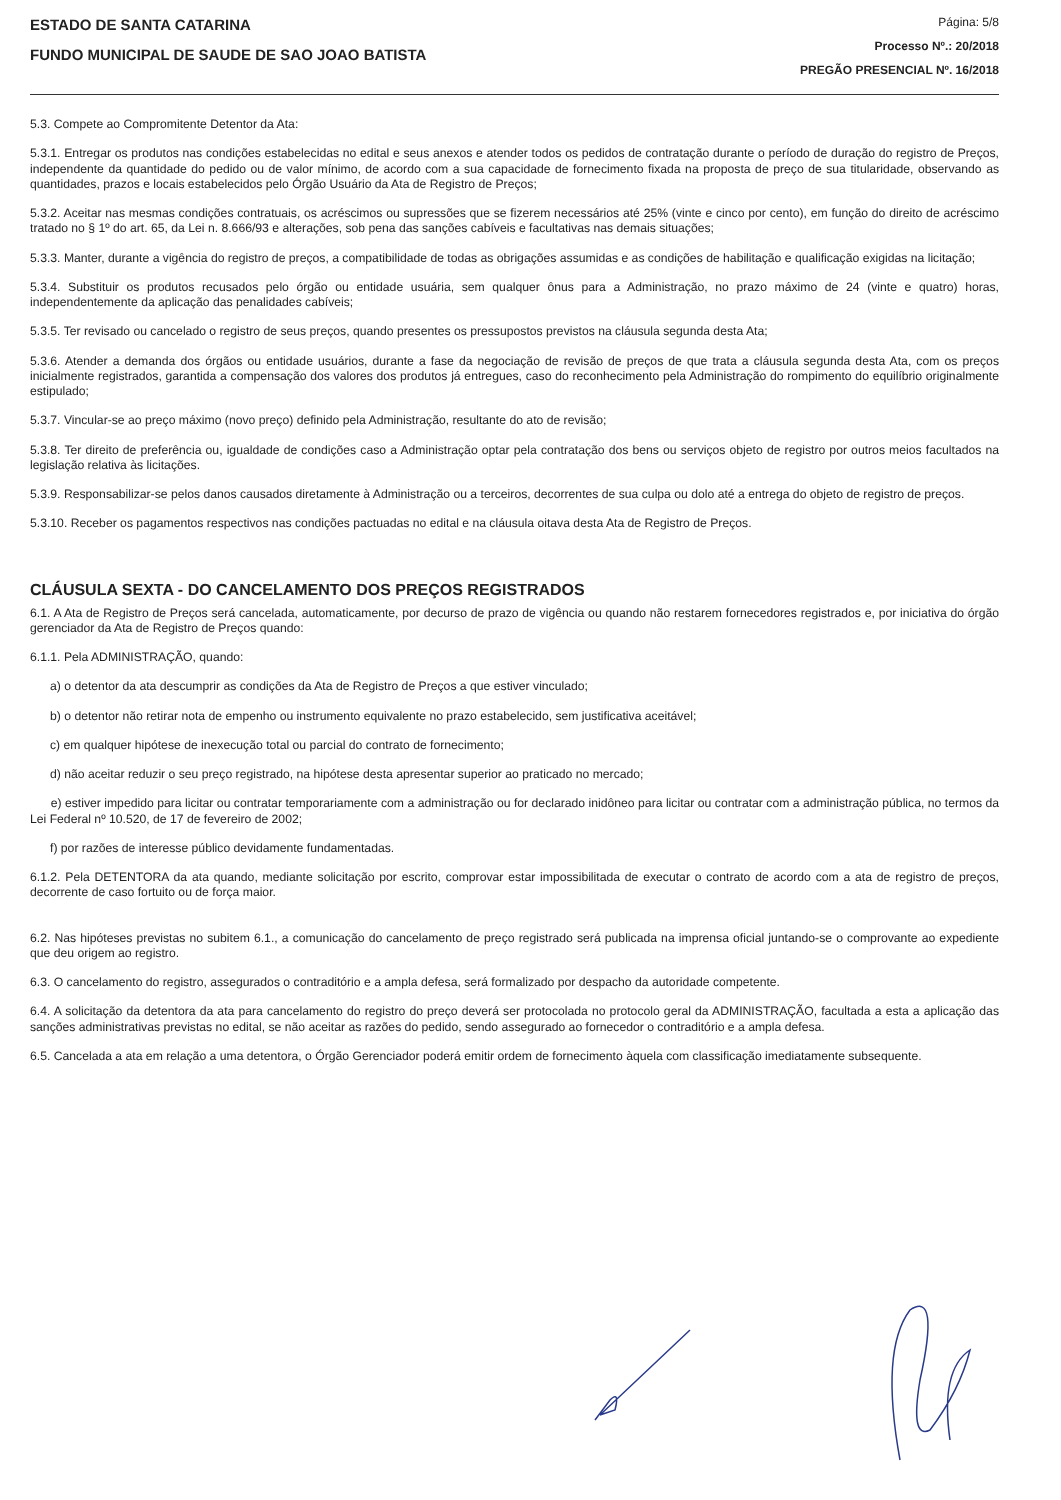ESTADO DE SANTA CATARINA
FUNDO MUNICIPAL DE SAUDE DE SAO JOAO BATISTA
Página: 5/8
Processo Nº.: 20/2018
PREGÃO PRESENCIAL Nº. 16/2018
5.3. Compete ao Compromitente Detentor da Ata:
5.3.1. Entregar os produtos nas condições estabelecidas no edital e seus anexos e atender todos os pedidos de contratação durante o período de duração do registro de Preços, independente da quantidade do pedido ou de valor mínimo, de acordo com a sua capacidade de fornecimento fixada na proposta de preço de sua titularidade, observando as quantidades, prazos e locais estabelecidos pelo Órgão Usuário da Ata de Registro de Preços;
5.3.2. Aceitar nas mesmas condições contratuais, os acréscimos ou supressões que se fizerem necessários até 25% (vinte e cinco por cento), em função do direito de acréscimo tratado no § 1º do art. 65, da Lei n. 8.666/93 e alterações, sob pena das sanções cabíveis e facultativas nas demais situações;
5.3.3. Manter, durante a vigência do registro de preços, a compatibilidade de todas as obrigações assumidas e as condições de habilitação e qualificação exigidas na licitação;
5.3.4. Substituir os produtos recusados pelo órgão ou entidade usuária, sem qualquer ônus para a Administração, no prazo máximo de 24 (vinte e quatro) horas, independentemente da aplicação das penalidades cabíveis;
5.3.5. Ter revisado ou cancelado o registro de seus preços, quando presentes os pressupostos previstos na cláusula segunda desta Ata;
5.3.6. Atender a demanda dos órgãos ou entidade usuários, durante a fase da negociação de revisão de preços de que trata a cláusula segunda desta Ata, com os preços inicialmente registrados, garantida a compensação dos valores dos produtos já entregues, caso do reconhecimento pela Administração do rompimento do equilíbrio originalmente estipulado;
5.3.7. Vincular-se ao preço máximo (novo preço) definido pela Administração, resultante do ato de revisão;
5.3.8. Ter direito de preferência ou, igualdade de condições caso a Administração optar pela contratação dos bens ou serviços objeto de registro por outros meios facultados na legislação relativa às licitações.
5.3.9. Responsabilizar-se pelos danos causados diretamente à Administração ou a terceiros, decorrentes de sua culpa ou dolo até a entrega do objeto de registro de preços.
5.3.10. Receber os pagamentos respectivos nas condições pactuadas no edital e na cláusula oitava desta Ata de Registro de Preços.
CLÁUSULA SEXTA - DO CANCELAMENTO DOS PREÇOS REGISTRADOS
6.1. A Ata de Registro de Preços será cancelada, automaticamente, por decurso de prazo de vigência ou quando não restarem fornecedores registrados e, por iniciativa do órgão gerenciador da Ata de Registro de Preços quando:
6.1.1. Pela ADMINISTRAÇÃO, quando:
a) o detentor da ata descumprir as condições da Ata de Registro de Preços a que estiver vinculado;
b) o detentor não retirar nota de empenho ou instrumento equivalente no prazo estabelecido, sem justificativa aceitável;
c) em qualquer hipótese de inexecução total ou parcial do contrato de fornecimento;
d) não aceitar reduzir o seu preço registrado, na hipótese desta apresentar superior ao praticado no mercado;
e) estiver impedido para licitar ou contratar temporariamente com a administração ou for declarado inidôneo para licitar ou contratar com a administração pública, no termos da Lei Federal nº 10.520, de 17 de fevereiro de 2002;
f) por razões de interesse público devidamente fundamentadas.
6.1.2. Pela DETENTORA da ata quando, mediante solicitação por escrito, comprovar estar impossibilitada de executar o contrato de acordo com a ata de registro de preços, decorrente de caso fortuito ou de força maior.
6.2. Nas hipóteses previstas no subitem 6.1., a comunicação do cancelamento de preço registrado será publicada na imprensa oficial juntando-se o comprovante ao expediente que deu origem ao registro.
6.3. O cancelamento do registro, assegurados o contraditório e a ampla defesa, será formalizado por despacho da autoridade competente.
6.4. A solicitação da detentora da ata para cancelamento do registro do preço deverá ser protocolada no protocolo geral da ADMINISTRAÇÃO, facultada a esta a aplicação das sanções administrativas previstas no edital, se não aceitar as razões do pedido, sendo assegurado ao fornecedor o contraditório e a ampla defesa.
6.5. Cancelada a ata em relação a uma detentora, o Órgão Gerenciador poderá emitir ordem de fornecimento àquela com classificação imediatamente subsequente.